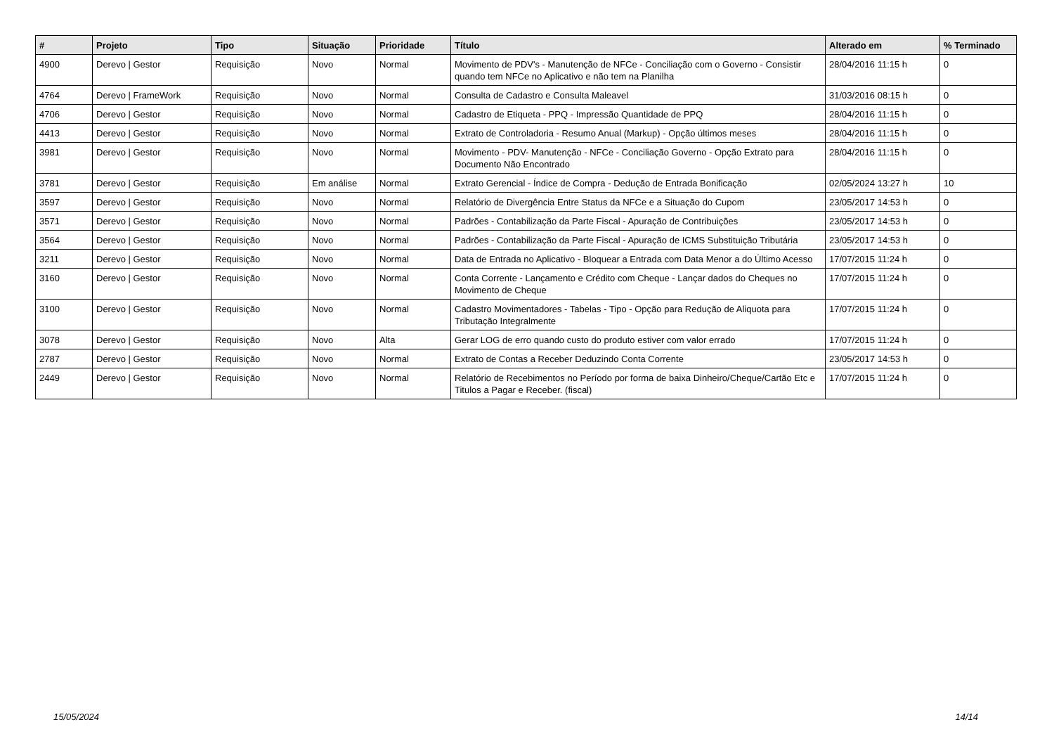| # | Projeto | Tipo | Situação | Prioridade | Título | Alterado em | % Terminado |
| --- | --- | --- | --- | --- | --- | --- | --- |
| 4900 | Derevo / Gestor | Requisição | Novo | Normal | Movimento de PDV's - Manutenção de NFCe - Conciliação com o Governo - Consistir quando tem NFCe no Aplicativo e não tem na Planilha | 28/04/2016 11:15 h | 0 |
| 4764 | Derevo / FrameWork | Requisição | Novo | Normal | Consulta de Cadastro e Consulta Maleavel | 31/03/2016 08:15 h | 0 |
| 4706 | Derevo / Gestor | Requisição | Novo | Normal | Cadastro de Etiqueta - PPQ - Impressão Quantidade de PPQ | 28/04/2016 11:15 h | 0 |
| 4413 | Derevo / Gestor | Requisição | Novo | Normal | Extrato de Controladoria - Resumo Anual (Markup) - Opção últimos meses | 28/04/2016 11:15 h | 0 |
| 3981 | Derevo / Gestor | Requisição | Novo | Normal | Movimento - PDV- Manutenção - NFCe - Conciliação Governo - Opção Extrato para Documento Não Encontrado | 28/04/2016 11:15 h | 0 |
| 3781 | Derevo / Gestor | Requisição | Em análise | Normal | Extrato Gerencial - Índice de Compra - Dedução de Entrada Bonificação | 02/05/2024 13:27 h | 10 |
| 3597 | Derevo / Gestor | Requisição | Novo | Normal | Relatório de Divergência Entre Status da NFCe e a Situação do Cupom | 23/05/2017 14:53 h | 0 |
| 3571 | Derevo / Gestor | Requisição | Novo | Normal | Padrões - Contabilização da Parte Fiscal - Apuração de Contribuições | 23/05/2017 14:53 h | 0 |
| 3564 | Derevo / Gestor | Requisição | Novo | Normal | Padrões - Contabilização da Parte Fiscal - Apuração de ICMS Substituição Tributária | 23/05/2017 14:53 h | 0 |
| 3211 | Derevo / Gestor | Requisição | Novo | Normal | Data de Entrada no Aplicativo - Bloquear a Entrada com Data Menor a do Último Acesso | 17/07/2015 11:24 h | 0 |
| 3160 | Derevo / Gestor | Requisição | Novo | Normal | Conta Corrente - Lançamento e Crédito com Cheque - Lançar dados do Cheques no Movimento de Cheque | 17/07/2015 11:24 h | 0 |
| 3100 | Derevo / Gestor | Requisição | Novo | Normal | Cadastro Movimentadores - Tabelas - Tipo - Opção para Redução de Aliquota para Tributação Integralmente | 17/07/2015 11:24 h | 0 |
| 3078 | Derevo / Gestor | Requisição | Novo | Alta | Gerar LOG de erro quando custo do produto estiver com valor errado | 17/07/2015 11:24 h | 0 |
| 2787 | Derevo / Gestor | Requisição | Novo | Normal | Extrato de Contas a Receber Deduzindo Conta Corrente | 23/05/2017 14:53 h | 0 |
| 2449 | Derevo / Gestor | Requisição | Novo | Normal | Relatório de Recebimentos no Período por forma de baixa Dinheiro/Cheque/Cartão Etc e Titulos a Pagar e Receber. (fiscal) | 17/07/2015 11:24 h | 0 |
15/05/2024 14/14